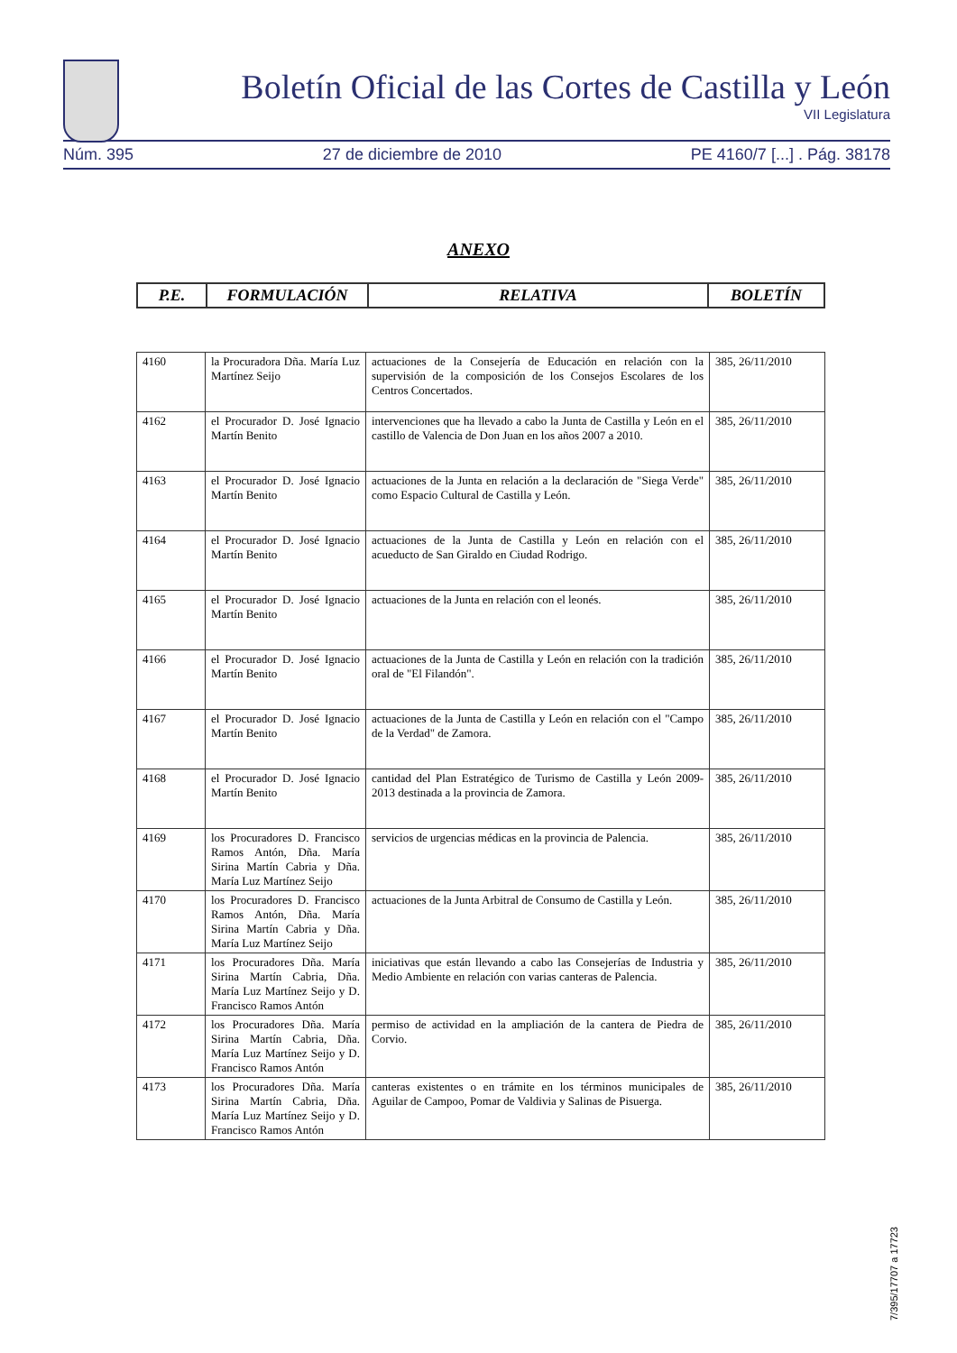Boletín Oficial de las Cortes de Castilla y León
VII Legislatura
Núm. 395 27 de diciembre de 2010 PE 4160/7 [...] . Pág. 38178
ANEXO
| P.E. | FORMULACIÓN | RELATIVA | BOLETÍN |
| --- | --- | --- | --- |
| 4160 | la Procuradora Dña. María Luz Martínez Seijo | actuaciones de la Consejería de Educación en relación con la supervisión de la composición de los Consejos Escolares de los Centros Concertados. | 385, 26/11/2010 |
| 4162 | el Procurador D. José Ignacio Martín Benito | intervenciones que ha llevado a cabo la Junta de Castilla y León en el castillo de Valencia de Don Juan en los años 2007 a 2010. | 385, 26/11/2010 |
| 4163 | el Procurador D. José Ignacio Martín Benito | actuaciones de la Junta en relación a la declaración de "Siega Verde" como Espacio Cultural de Castilla y León. | 385, 26/11/2010 |
| 4164 | el Procurador D. José Ignacio Martín Benito | actuaciones de la Junta de Castilla y León en relación con el acueducto de San Giraldo en Ciudad Rodrigo. | 385, 26/11/2010 |
| 4165 | el Procurador D. José Ignacio Martín Benito | actuaciones de la Junta en relación con el leonés. | 385, 26/11/2010 |
| 4166 | el Procurador D. José Ignacio Martín Benito | actuaciones de la Junta de Castilla y León en relación con la tradición oral de "El Filandón". | 385, 26/11/2010 |
| 4167 | el Procurador D. José Ignacio Martín Benito | actuaciones de la Junta de Castilla y León en relación con el "Campo de la Verdad" de Zamora. | 385, 26/11/2010 |
| 4168 | el Procurador D. José Ignacio Martín Benito | cantidad del Plan Estratégico de Turismo de Castilla y León 2009-2013 destinada a la provincia de Zamora. | 385, 26/11/2010 |
| 4169 | los Procuradores D. Francisco Ramos Antón, Dña. María Sirina Martín Cabria y Dña. María Luz Martínez Seijo | servicios de urgencias médicas en la provincia de Palencia. | 385, 26/11/2010 |
| 4170 | los Procuradores D. Francisco Ramos Antón, Dña. María Sirina Martín Cabria y Dña. María Luz Martínez Seijo | actuaciones de la Junta Arbitral de Consumo de Castilla y León. | 385, 26/11/2010 |
| 4171 | los Procuradores Dña. María Sirina Martín Cabria, Dña. María Luz Martínez Seijo y D. Francisco Ramos Antón | iniciativas que están llevando a cabo las Consejerías de Industria y Medio Ambiente en relación con varias canteras de Palencia. | 385, 26/11/2010 |
| 4172 | los Procuradores Dña. María Sirina Martín Cabria, Dña. María Luz Martínez Seijo y D. Francisco Ramos Antón | permiso de actividad en la ampliación de la cantera de Piedra de Corvio. | 385, 26/11/2010 |
| 4173 | los Procuradores Dña. María Sirina Martín Cabria, Dña. María Luz Martínez Seijo y D. Francisco Ramos Antón | canteras existentes o en trámite en los términos municipales de Aguilar de Campoo, Pomar de Valdivia y Salinas de Pisuerga. | 385, 26/11/2010 |
7/395/17707 a 17723